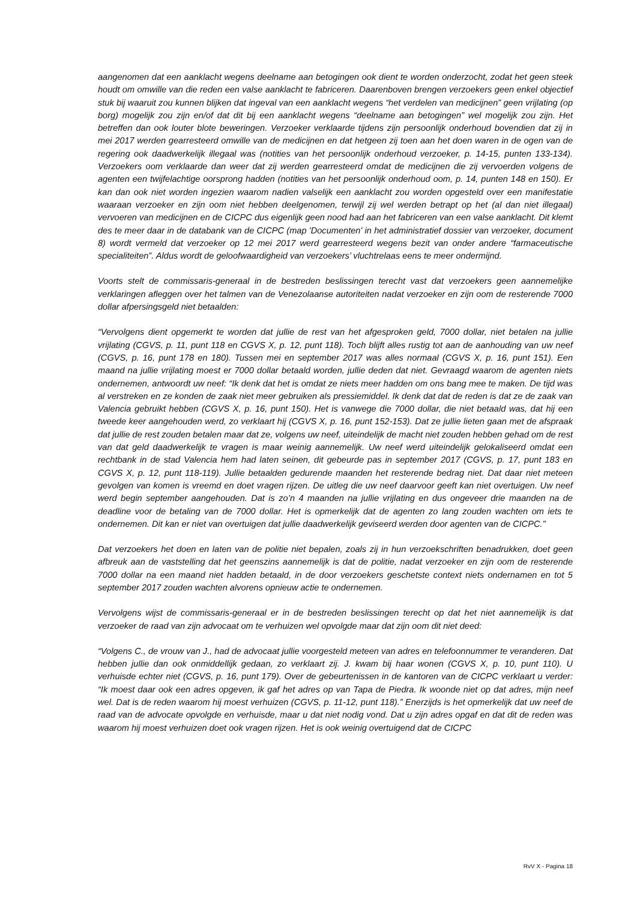aangenomen dat een aanklacht wegens deelname aan betogingen ook dient te worden onderzocht, zodat het geen steek houdt om omwille van die reden een valse aanklacht te fabriceren. Daarenboven brengen verzoekers geen enkel objectief stuk bij waaruit zou kunnen blijken dat ingeval van een aanklacht wegens “het verdelen van medicijnen” geen vrijlating (op borg) mogelijk zou zijn en/of dat dit bij een aanklacht wegens “deelname aan betogingen” wel mogelijk zou zijn. Het betreffen dan ook louter blote beweringen. Verzoeker verklaarde tijdens zijn persoonlijk onderhoud bovendien dat zij in mei 2017 werden gearresteerd omwille van de medicijnen en dat hetgeen zij toen aan het doen waren in de ogen van de regering ook daadwerkelijk illegaal was (notities van het persoonlijk onderhoud verzoeker, p. 14-15, punten 133-134). Verzoekers oom verklaarde dan weer dat zij werden gearresteerd omdat de medicijnen die zij vervoerden volgens de agenten een twijfelachtige oorsprong hadden (notities van het persoonlijk onderhoud oom, p. 14, punten 148 en 150). Er kan dan ook niet worden ingezien waarom nadien valselijk een aanklacht zou worden opgesteld over een manifestatie waaraan verzoeker en zijn oom niet hebben deelgenomen, terwijl zij wel werden betrapt op het (al dan niet illegaal) vervoeren van medicijnen en de CICPC dus eigenlijk geen nood had aan het fabriceren van een valse aanklacht. Dit klemt des te meer daar in de databank van de CICPC (map 'Documenten' in het administratief dossier van verzoeker, document 8) wordt vermeld dat verzoeker op 12 mei 2017 werd gearresteerd wegens bezit van onder andere “farmaceutische specialiteiten”. Aldus wordt de geloofwaardigheid van verzoekers’ vluchtrelaas eens te meer ondermijnd.
Voorts stelt de commissaris-generaal in de bestreden beslissingen terecht vast dat verzoekers geen aannemelijke verklaringen afleggen over het talmen van de Venezolaanse autoriteiten nadat verzoeker en zijn oom de resterende 7000 dollar afpersingsgeld niet betaalden:
“Vervolgens dient opgemerkt te worden dat jullie de rest van het afgesproken geld, 7000 dollar, niet betalen na jullie vrijlating (CGVS, p. 11, punt 118 en CGVS X, p. 12, punt 118). Toch blijft alles rustig tot aan de aanhouding van uw neef (CGVS, p. 16, punt 178 en 180). Tussen mei en september 2017 was alles normaal (CGVS X, p. 16, punt 151). Een maand na jullie vrijlating moest er 7000 dollar betaald worden, jullie deden dat niet. Gevraagd waarom de agenten niets ondernemen, antwoordt uw neef: “Ik denk dat het is omdat ze niets meer hadden om ons bang mee te maken. De tijd was al verstreken en ze konden de zaak niet meer gebruiken als pressiemiddel. Ik denk dat dat de reden is dat ze de zaak van Valencia gebruikt hebben (CGVS X, p. 16, punt 150). Het is vanwege die 7000 dollar, die niet betaald was, dat hij een tweede keer aangehouden werd, zo verklaart hij (CGVS X, p. 16, punt 152-153). Dat ze jullie lieten gaan met de afspraak dat jullie de rest zouden betalen maar dat ze, volgens uw neef, uiteindelijk de macht niet zouden hebben gehad om de rest van dat geld daadwerkelijk te vragen is maar weinig aannemelijk. Uw neef werd uiteindelijk gelokaliseerd omdat een rechtbank in de stad Valencia hem had laten seinen, dit gebeurde pas in september 2017 (CGVS, p. 17, punt 183 en CGVS X, p. 12, punt 118-119). Jullie betaalden gedurende maanden het resterende bedrag niet. Dat daar niet meteen gevolgen van komen is vreemd en doet vragen rijzen. De uitleg die uw neef daarvoor geeft kan niet overtuigen. Uw neef werd begin september aangehouden. Dat is zo’n 4 maanden na jullie vrijlating en dus ongeveer drie maanden na de deadline voor de betaling van de 7000 dollar. Het is opmerkelijk dat de agenten zo lang zouden wachten om iets te ondernemen. Dit kan er niet van overtuigen dat jullie daadwerkelijk geviseerd werden door agenten van de CICPC.”
Dat verzoekers het doen en laten van de politie niet bepalen, zoals zij in hun verzoekschriften benadrukken, doet geen afbreuk aan de vaststelling dat het geenszins aannemelijk is dat de politie, nadat verzoeker en zijn oom de resterende 7000 dollar na een maand niet hadden betaald, in de door verzoekers geschetste context niets ondernamen en tot 5 september 2017 zouden wachten alvorens opnieuw actie te ondernemen.
Vervolgens wijst de commissaris-generaal er in de bestreden beslissingen terecht op dat het niet aannemelijk is dat verzoeker de raad van zijn advocaat om te verhuizen wel opvolgde maar dat zijn oom dit niet deed:
“Volgens C., de vrouw van J., had de advocaat jullie voorgesteld meteen van adres en telefoonnummer te veranderen. Dat hebben jullie dan ook onmiddellijk gedaan, zo verklaart zij. J. kwam bij haar wonen (CGVS X, p. 10, punt 110). U verhuisde echter niet (CGVS, p. 16, punt 179). Over de gebeurtenissen in de kantoren van de CICPC verklaart u verder: “Ik moest daar ook een adres opgeven, ik gaf het adres op van Tapa de Piedra. Ik woonde niet op dat adres, mijn neef wel. Dat is de reden waarom hij moest verhuizen (CGVS, p. 11-12, punt 118).” Enerzijds is het opmerkelijk dat uw neef de raad van de advocate opvolgde en verhuisde, maar u dat niet nodig vond. Dat u zijn adres opgaf en dat dit de reden was waarom hij moest verhuizen doet ook vragen rijzen. Het is ook weinig overtuigend dat de CICPC
RvV X - Pagina 18